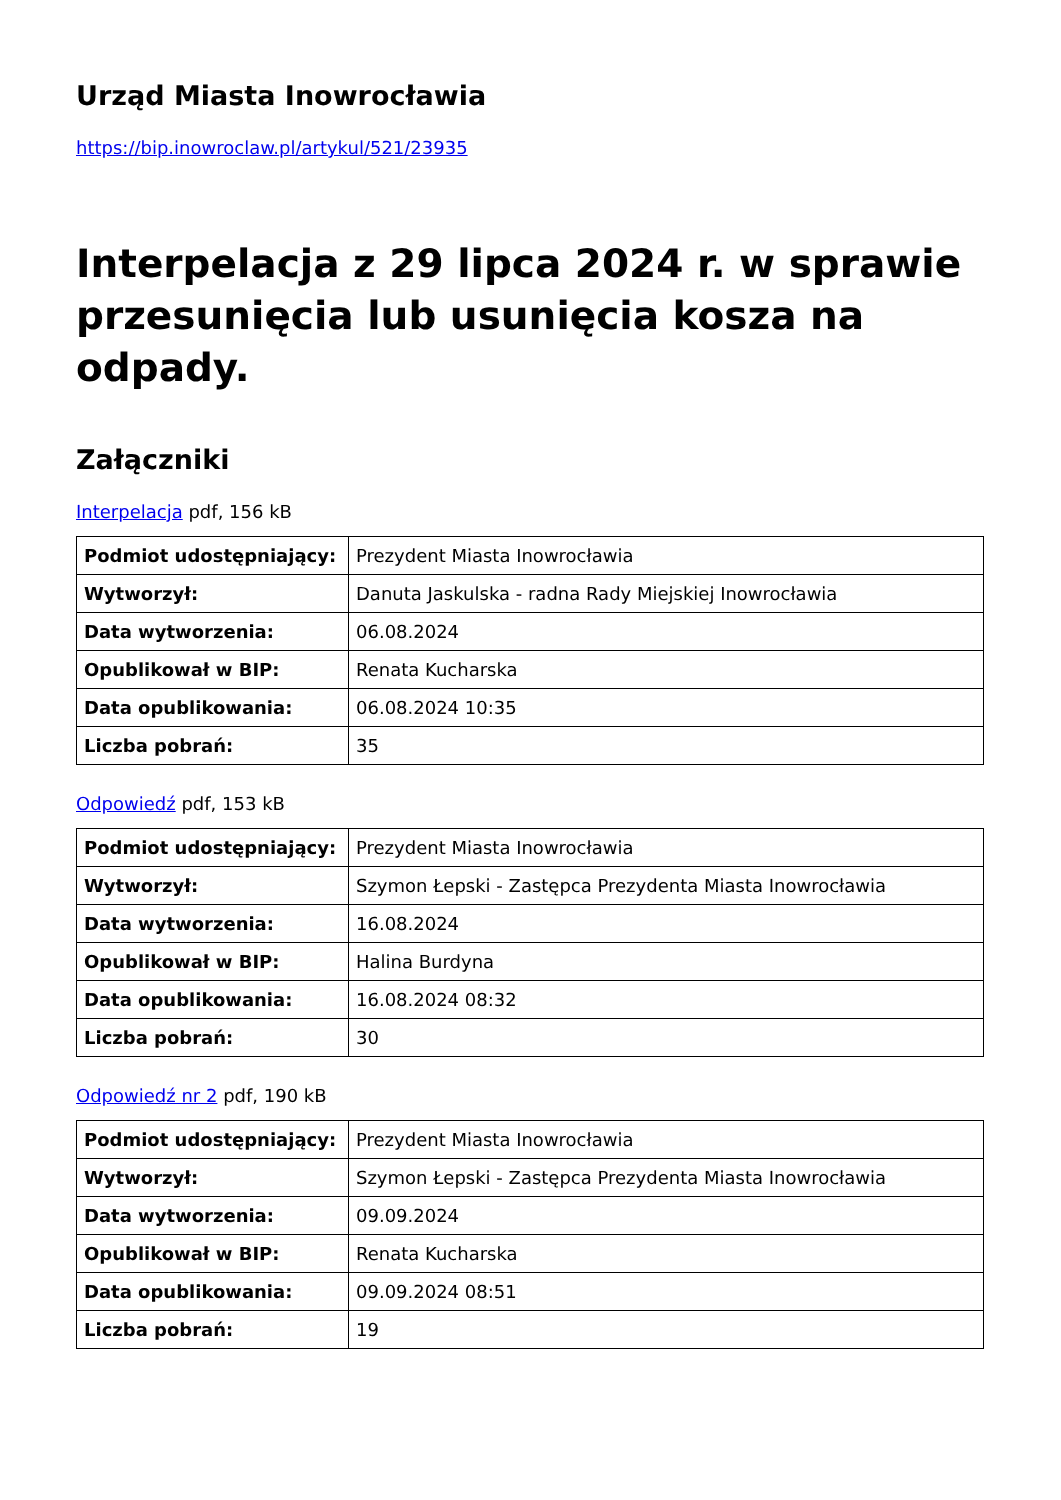Urząd Miasta Inowrocławia
https://bip.inowroclaw.pl/artykul/521/23935
Interpelacja z 29 lipca 2024 r. w sprawie przesunięcia lub usunięcia kosza na odpady.
Załączniki
Interpelacja pdf, 156 kB
| Podmiot udostępniający: | Prezydent Miasta Inowrocławia |
| Wytworzył: | Danuta Jaskulska - radna Rady Miejskiej Inowrocławia |
| Data wytworzenia: | 06.08.2024 |
| Opublikował w BIP: | Renata Kucharska |
| Data opublikowania: | 06.08.2024 10:35 |
| Liczba pobrań: | 35 |
Odpowiedź pdf, 153 kB
| Podmiot udostępniający: | Prezydent Miasta Inowrocławia |
| Wytworzył: | Szymon Łepski - Zastępca Prezydenta Miasta Inowrocławia |
| Data wytworzenia: | 16.08.2024 |
| Opublikował w BIP: | Halina Burdyna |
| Data opublikowania: | 16.08.2024 08:32 |
| Liczba pobrań: | 30 |
Odpowiedź nr 2 pdf, 190 kB
| Podmiot udostępniający: | Prezydent Miasta Inowrocławia |
| Wytworzył: | Szymon Łepski - Zastępca Prezydenta Miasta Inowrocławia |
| Data wytworzenia: | 09.09.2024 |
| Opublikował w BIP: | Renata Kucharska |
| Data opublikowania: | 09.09.2024 08:51 |
| Liczba pobrań: | 19 |